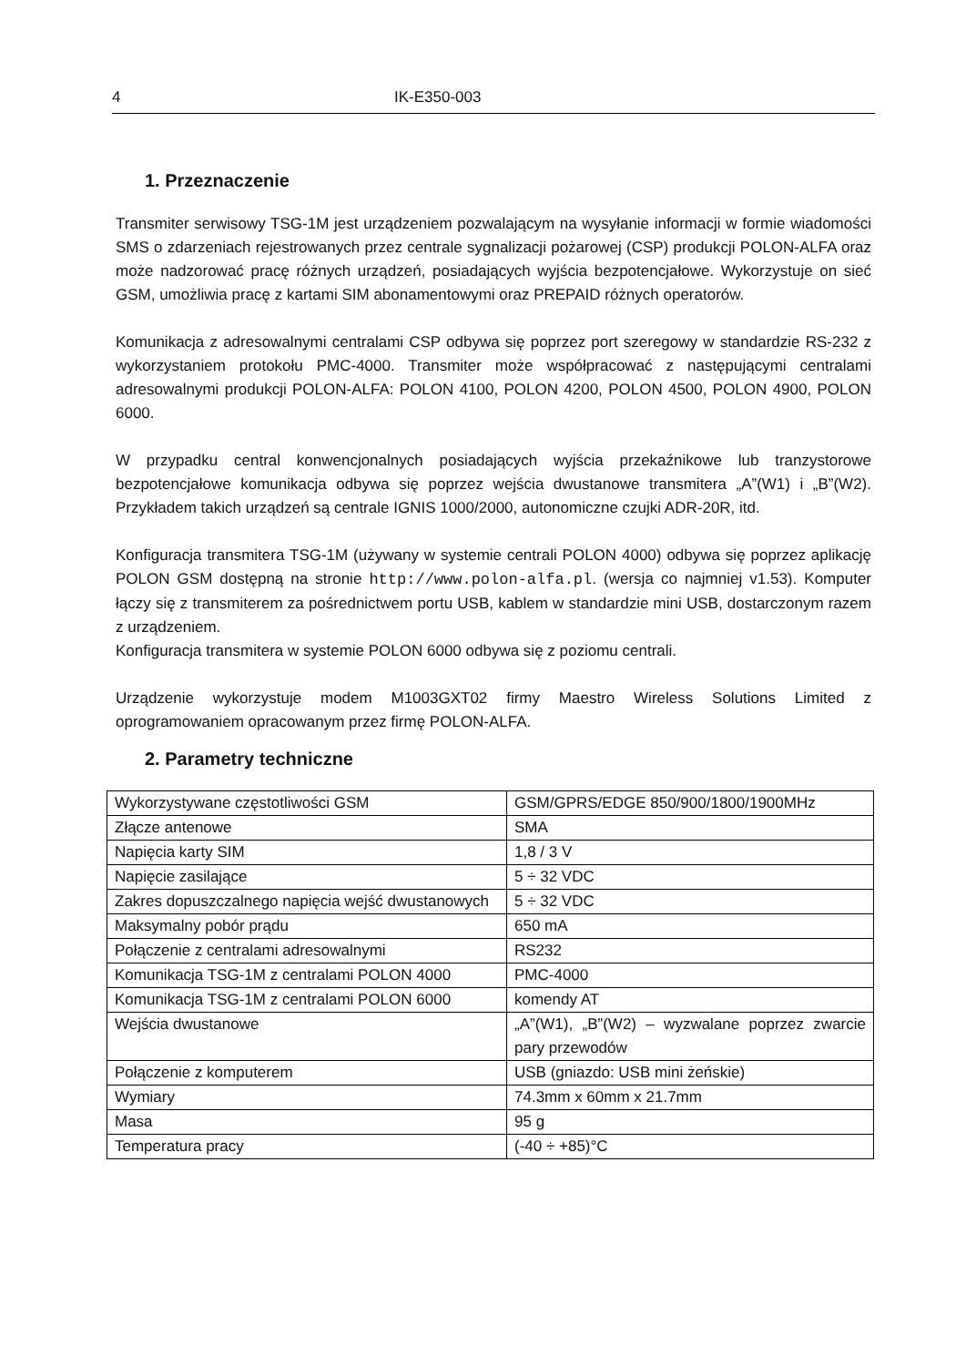4 IK-E350-003
1. Przeznaczenie
Transmiter serwisowy TSG-1M jest urządzeniem pozwalającym na wysyłanie informacji w formie wiadomości SMS o zdarzeniach rejestrowanych przez centrale sygnalizacji pożarowej (CSP) produkcji POLON-ALFA oraz może nadzorować pracę różnych urządzeń, posiadających wyjścia bezpotencjałowe. Wykorzystuje on sieć GSM, umożliwia pracę z kartami SIM abonamentowymi oraz PREPAID różnych operatorów.
Komunikacja z adresowalnymi centralami CSP odbywa się poprzez port szeregowy w standardzie RS-232 z wykorzystaniem protokołu PMC-4000. Transmiter może współpracować z następującymi centralami adresowalnymi produkcji POLON-ALFA: POLON 4100, POLON 4200, POLON 4500, POLON 4900, POLON 6000.
W przypadku central konwencjonalnych posiadających wyjścia przekaźnikowe lub tranzystorowe bezpotencjałowe komunikacja odbywa się poprzez wejścia dwustanowe transmitera „A”(W1) i „B”(W2). Przykładem takich urządzeń są centrale IGNIS 1000/2000, autonomiczne czujki ADR-20R, itd.
Konfiguracja transmitera TSG-1M (używany w systemie centrali POLON 4000) odbywa się poprzez aplikację POLON GSM dostępną na stronie http://www.polon-alfa.pl. (wersja co najmniej v1.53). Komputer łączy się z transmiterem za pośrednictwem portu USB, kablem w standardzie mini USB, dostarczonym razem z urządzeniem.
Konfiguracja transmitera w systemie POLON 6000 odbywa się z poziomu centrali.
Urządzenie wykorzystuje modem M1003GXT02 firmy Maestro Wireless Solutions Limited z oprogramowaniem opracowanym przez firmę POLON-ALFA.
2. Parametry techniczne
| Wykorzystywane częstotliwości GSM | GSM/GPRS/EDGE 850/900/1800/1900MHz |
| Złącze antenowe | SMA |
| Napięcia karty SIM | 1,8 / 3 V |
| Napięcie zasilające | 5 ÷ 32 VDC |
| Zakres dopuszczalnego napięcia wejść dwustanowych | 5 ÷ 32 VDC |
| Maksymalny pobór prądu | 650 mA |
| Połączenie z centralami adresowalnymi | RS232 |
| Komunikacja TSG-1M z centralami POLON 4000 | PMC-4000 |
| Komunikacja TSG-1M z centralami POLON 6000 | komendy AT |
| Wejścia dwustanowe | „A”(W1), „B”(W2) – wyzwalane poprzez zwarcie pary przewodów |
| Połączenie z komputerem | USB (gniazdo: USB mini żeńskie) |
| Wymiary | 74.3mm x 60mm x 21.7mm |
| Masa | 95 g |
| Temperatura pracy | (-40 ÷ +85)°C |